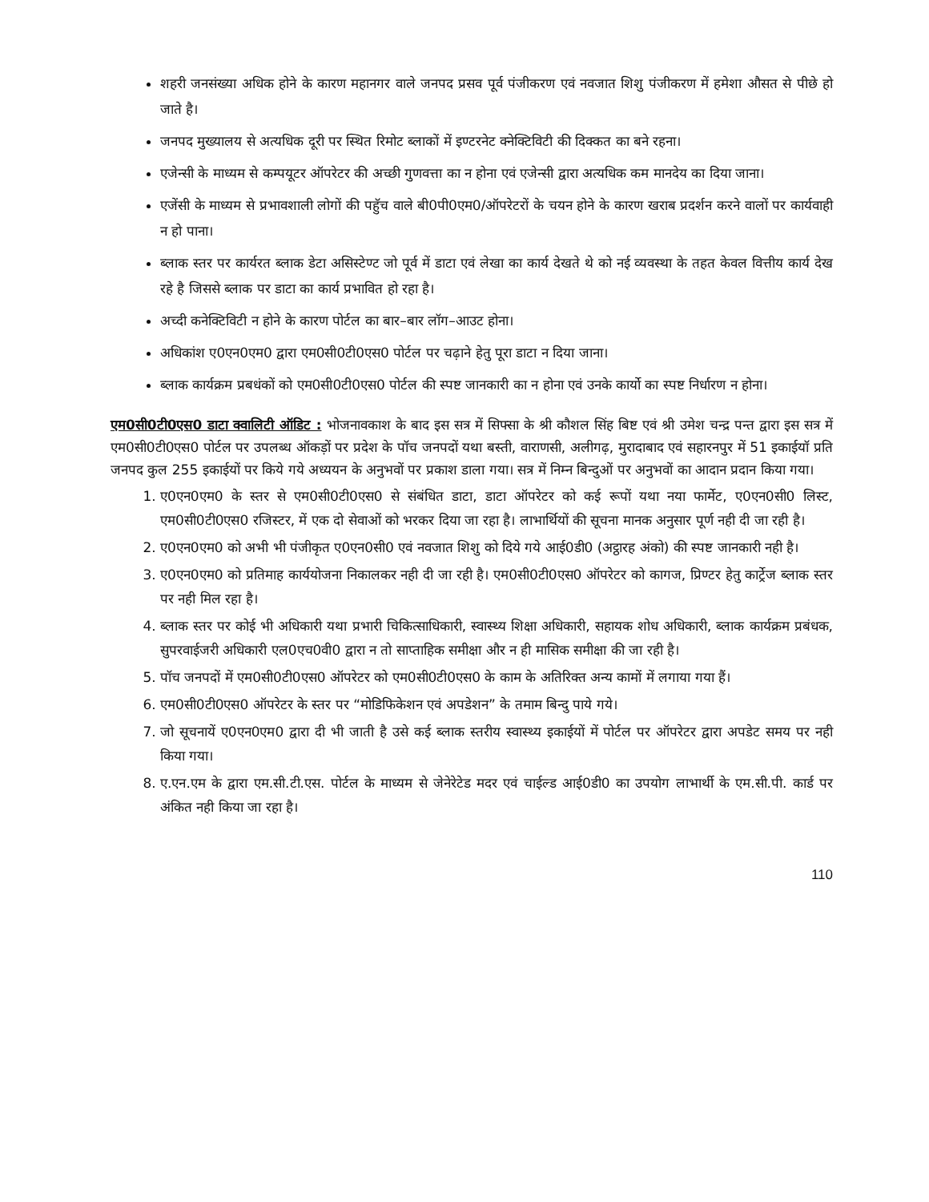शहरी जनसंख्या अधिक होने के कारण महानगर वाले जनपद प्रसव पूर्व पंजीकरण एवं नवजात शिशु पंजीकरण में हमेशा औसत से पीछे हो जाते है।
जनपद मुख्यालय से अत्यधिक दूरी पर स्थित रिमोट ब्लाकों में इण्टरनेट क्नेक्टिविटी की दिक्कत का बने रहना।
एजेन्सी के माध्यम से कम्पयूटर ऑपरेटर की अच्छी गुणवत्ता का न होना एवं एजेन्सी द्वारा अत्यधिक कम मानदेय का दिया जाना।
एजेंसी के माध्यम से प्रभावशाली लोगों की पहुॅच वाले बी0पी0एम0/ऑपरेटरों के चयन होने के कारण खराब प्रदर्शन करने वालों पर कार्यवाही न हो पाना।
ब्लाक स्तर पर कार्यरत ब्लाक डेटा असिस्टेण्ट जो पूर्व में डाटा एवं लेखा का कार्य देखते थे को नई व्यवस्था के तहत केवल वित्तीय कार्य देख रहे है जिससे ब्लाक पर डाटा का कार्य प्रभावित हो रहा है।
अच्दी कनेक्टिविटी न होने के कारण पोर्टल का बार–बार लॉग–आउट होना।
अधिकांश ए0एन0एम0 द्वारा एम0सी0टी0एस0 पोर्टल पर चढ़ाने हेतु पूरा डाटा न दिया जाना।
ब्लाक कार्यक्रम प्रबधंकों को एम0सी0टी0एस0 पोर्टल की स्पष्ट जानकारी का न होना एवं उनके कार्यो का स्पष्ट निर्धारण न होना।
एम0सी0टी0एस0 डाटा क्वालिटी ऑडिट : भोजनावकाश के बाद इस सत्र में सिफ्सा के श्री कौशल सिंह बिष्ट एवं श्री उमेश चन्द्र पन्त द्वारा इस सत्र में एम0सी0टी0एस0 पोर्टल पर उपलब्ध ऑकड़ों पर प्रदेश के पॉच जनपदों यथा बस्ती, वाराणसी, अलीगढ़, मुरादाबाद एवं सहारनपुर में 51 इकाईयॉ प्रति जनपद कुल 255 इकाईयों पर किये गये अध्ययन के अनुभवों पर प्रकाश डाला गया। सत्र में निम्न बिन्दुओं पर अनुभवों का आदान प्रदान किया गया।
1. ए0एन0एम0 के स्तर से एम0सी0टी0एस0 से संबंधित डाटा, डाटा ऑपरेटर को कई रूपों यथा नया फार्मेट, ए0एन0सी0 लिस्ट, एम0सी0टी0एस0 रजिस्टर, में एक दो सेवाओं को भरकर दिया जा रहा है। लाभार्थियों की सूचना मानक अनुसार पूर्ण नही दी जा रही है।
2. ए0एन0एम0 को अभी भी पंजीकृत ए0एन0सी0 एवं नवजात शिशु को दिये गये आई0डी0 (अट्ठारह अंको) की स्पष्ट जानकारी नही है।
3. ए0एन0एम0 को प्रतिमाह कार्ययोजना निकालकर नही दी जा रही है। एम0सी0टी0एस0 ऑपरेटर को कागज, प्रिण्टर हेतु कार्ट्रेज ब्लाक स्तर पर नही मिल रहा है।
4. ब्लाक स्तर पर कोई भी अधिकारी यथा प्रभारी चिकित्साधिकारी, स्वास्थ्य शिक्षा अधिकारी, सहायक शोध अधिकारी, ब्लाक कार्यक्रम प्रबंधक, सुपरवाईजरी अधिकारी एल0एच0वी0 द्वारा न तो साप्ताहिक समीक्षा और न ही मासिक समीक्षा की जा रही है।
5. पॉच जनपदों में एम0सी0टी0एस0 ऑपरेटर को एम0सी0टी0एस0 के काम के अतिरिक्त अन्य कामों में लगाया गया हैं।
6. एम0सी0टी0एस0 ऑपरेटर के स्तर पर “मोडिफिकेशन एवं अपडेशन” के तमाम बिन्दु पाये गये।
7. जो सूचनायें ए0एन0एम0 द्वारा दी भी जाती है उसे कई ब्लाक स्तरीय स्वास्थ्य इकाईयों में पोर्टल पर ऑपरेटर द्वारा अपडेट समय पर नही किया गया।
8. ए.एन.एम के द्वारा एम.सी.टी.एस. पोर्टल के माध्यम से जेनेरेटेड मदर एवं चाईल्ड आई0डी0 का उपयोग लाभार्थी के एम.सी.पी. कार्ड पर अंकित नही किया जा रहा है।
110